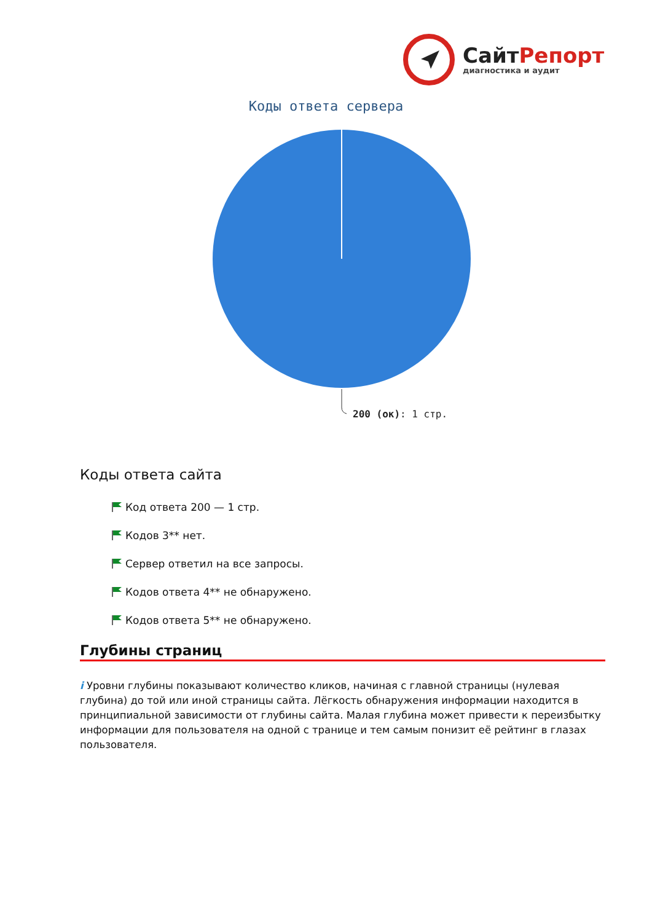Сайт Репорт
диагностика и аудит
Коды ответа сервера
200 (ок): 1 стр.
Коды ответа сайта
Код ответа 200 — 1 стр.
Кодов 3** нет.
Сервер ответил на все запросы.
Кодов ответа 4** не обнаружено.
Кодов ответа 5** не обнаружено.
Глубины страниц
i Уровни глубины показывают количество кликов, начиная с главной страницы (нулевая глубина) до той или иной страницы сайта. Лёгкость обнаружения информации находится в принципиальной зависимости от глубины сайта. Малая глубина может привести к переизбытку информации для пользователя на одной с транице и тем самым понизит её рейтинг в глазах пользователя.